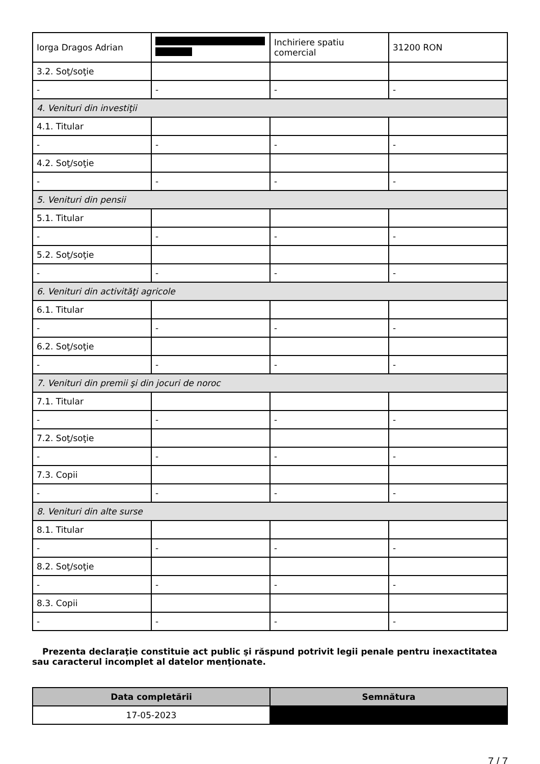| Iorga Dragos Adrian | | Inchiriere spatiu comercial | 31200 RON |
| 3.2. Soţ/soţie | | | |
| - | - | - | - |
| 4. Venituri din investiţii | | | |
| 4.1. Titular | | | |
| - | - | - | - |
| 4.2. Soţ/soţie | | | |
| - | - | - | - |
| 5. Venituri din pensii | | | |
| 5.1. Titular | | | |
| - | - | - | - |
| 5.2. Soţ/soţie | | | |
| - | - | - | - |
| 6. Venituri din activităţi agricole | | | |
| 6.1. Titular | | | |
| - | - | - | - |
| 6.2. Soţ/soţie | | | |
| - | - | - | - |
| 7. Venituri din premii şi din jocuri de noroc | | | |
| 7.1. Titular | | | |
| - | - | - | - |
| 7.2. Soţ/soţie | | | |
| - | - | - | - |
| 7.3. Copii | | | |
| - | - | - | - |
| 8. Venituri din alte surse | | | |
| 8.1. Titular | | | |
| - | - | - | - |
| 8.2. Soţ/soţie | | | |
| - | - | - | - |
| 8.3. Copii | | | |
| - | - | - | - |
Prezenta declaraţie constituie act public şi răspund potrivit legii penale pentru inexactitatea sau caracterul incomplet al datelor menţionate.
| Data completării | Semnătura |
| --- | --- |
| 17-05-2023 | |
7 / 7